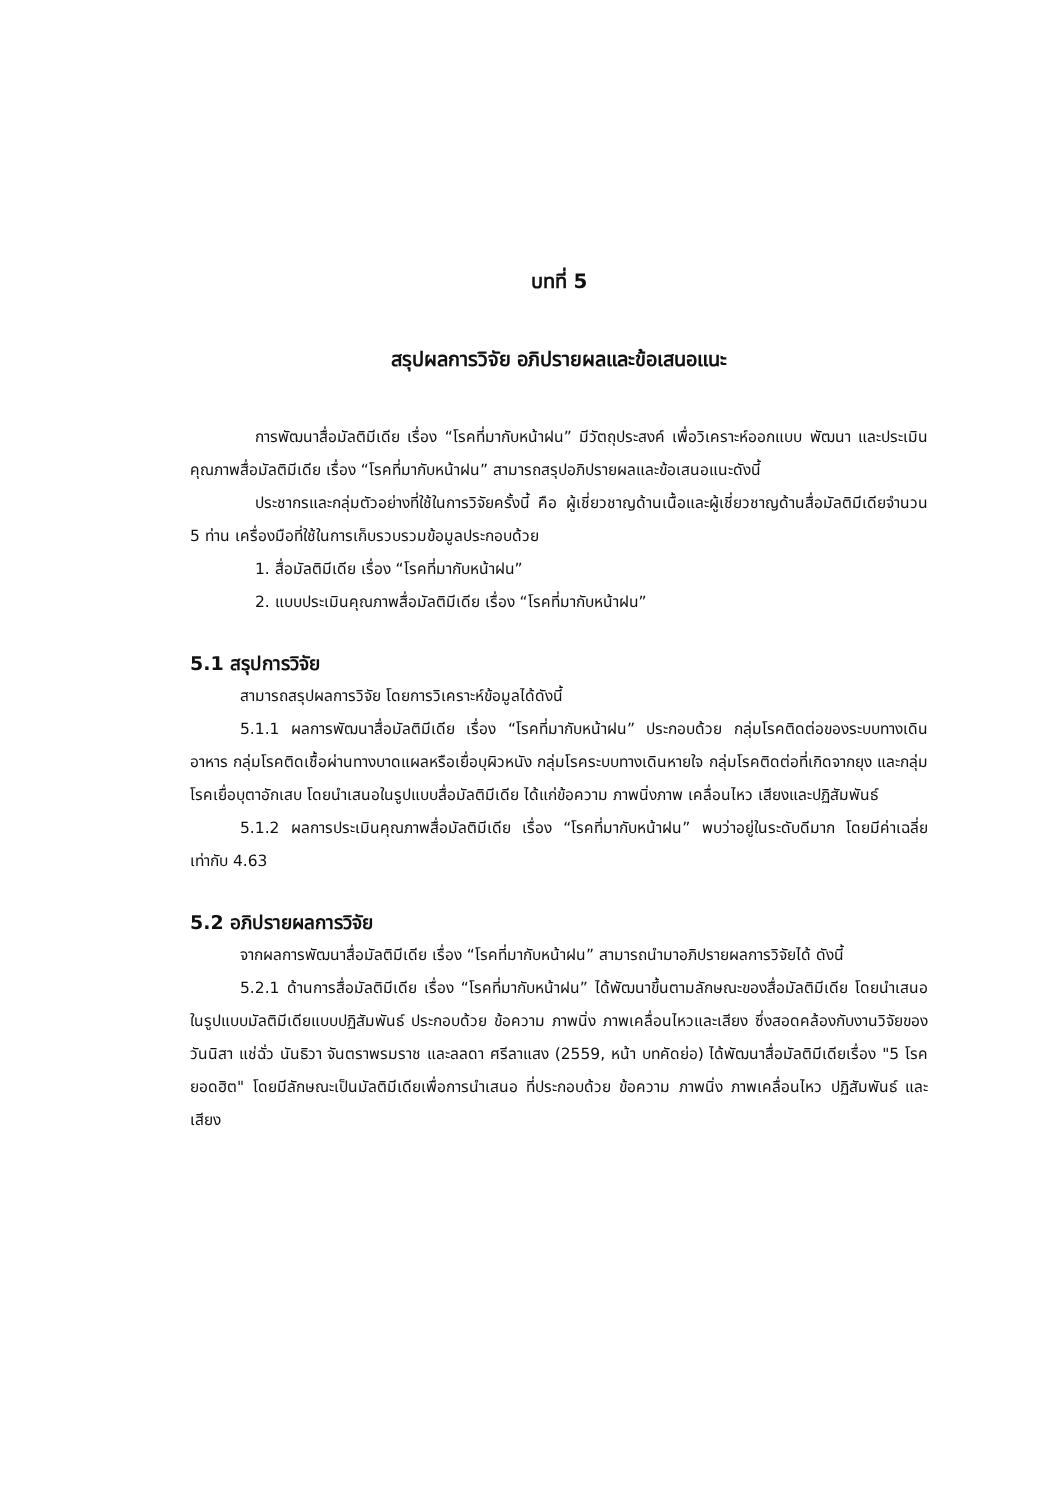บทที่ 5
สรุปผลการวิจัย อภิปรายผลและข้อเสนอแนะ
การพัฒนาสื่อมัลติมีเดีย เรื่อง “โรคที่มากับหน้าฝน” มีวัตถุประสงค์ เพื่อวิเคราะห์ออกแบบ พัฒนา และประเมินคุณภาพสื่อมัลติมีเดีย เรื่อง “โรคที่มากับหน้าฝน” สามารถสรุปอภิปรายผลและข้อเสนอแนะดังนี้
ประชากรและกลุ่มตัวอย่างที่ใช้ในการวิจัยครั้งนี้ คือ ผู้เชี่ยวชาญด้านเนื้อและผู้เชี่ยวชาญด้านสื่อมัลติมีเดียจำนวน 5 ท่าน เครื่องมือที่ใช้ในการเก็บรวบรวมข้อมูลประกอบด้วย
1. สื่อมัลติมีเดีย เรื่อง “โรคที่มากับหน้าฝน”
2. แบบประเมินคุณภาพสื่อมัลติมีเดีย เรื่อง “โรคที่มากับหน้าฝน”
5.1 สรุปการวิจัย
สามารถสรุปผลการวิจัย โดยการวิเคราะห์ข้อมูลได้ดังนี้
5.1.1 ผลการพัฒนาสื่อมัลติมีเดีย เรื่อง “โรคที่มากับหน้าฝน” ประกอบด้วย กลุ่มโรคติดต่อของระบบทางเดินอาหาร กลุ่มโรคติดเชื้อผ่านทางบาดแผลหรือเยื่อบุผิวหนัง กลุ่มโรคระบบทางเดินหายใจ กลุ่มโรคติดต่อที่เกิดจากยุง และกลุ่มโรคเยื่อบุตาอักเสบ โดยนำเสนอในรูปแบบสื่อมัลติมีเดีย ได้แก่ข้อความ ภาพนิ่งภาพ เคลื่อนไหว เสียงและปฏิสัมพันธ์
5.1.2 ผลการประเมินคุณภาพสื่อมัลติมีเดีย เรื่อง “โรคที่มากับหน้าฝน” พบว่าอยู่ในระดับดีมาก โดยมีค่าเฉลี่ยเท่ากับ 4.63
5.2 อภิปรายผลการวิจัย
จากผลการพัฒนาสื่อมัลติมีเดีย เรื่อง “โรคที่มากับหน้าฝน” สามารถนำมาอภิปรายผลการวิจัยได้ ดังนี้
5.2.1 ด้านการสื่อมัลติมีเดีย เรื่อง “โรคที่มากับหน้าฝน” ได้พัฒนาขึ้นตามลักษณะของสื่อมัลติมีเดีย โดยนำเสนอในรูปแบบมัลติมีเดียแบบปฏิสัมพันธ์ ประกอบด้วย ข้อความ ภาพนิ่ง ภาพเคลื่อนไหวและเสียง ซึ่งสอดคล้องกับงานวิจัยของ วันนิสา แช่ฉั่ว นันธิวา จันตราพรมราช และลลดา ศรีลาแสง (2559, หน้า บทคัดย่อ) ได้พัฒนาสื่อมัลติมีเดียเรื่อง "5 โรคยอดฮิต" โดยมีลักษณะเป็นมัลติมีเดียเพื่อการนำเสนอ ที่ประกอบด้วย ข้อความ ภาพนิ่ง ภาพเคลื่อนไหว ปฏิสัมพันธ์ และเสียง